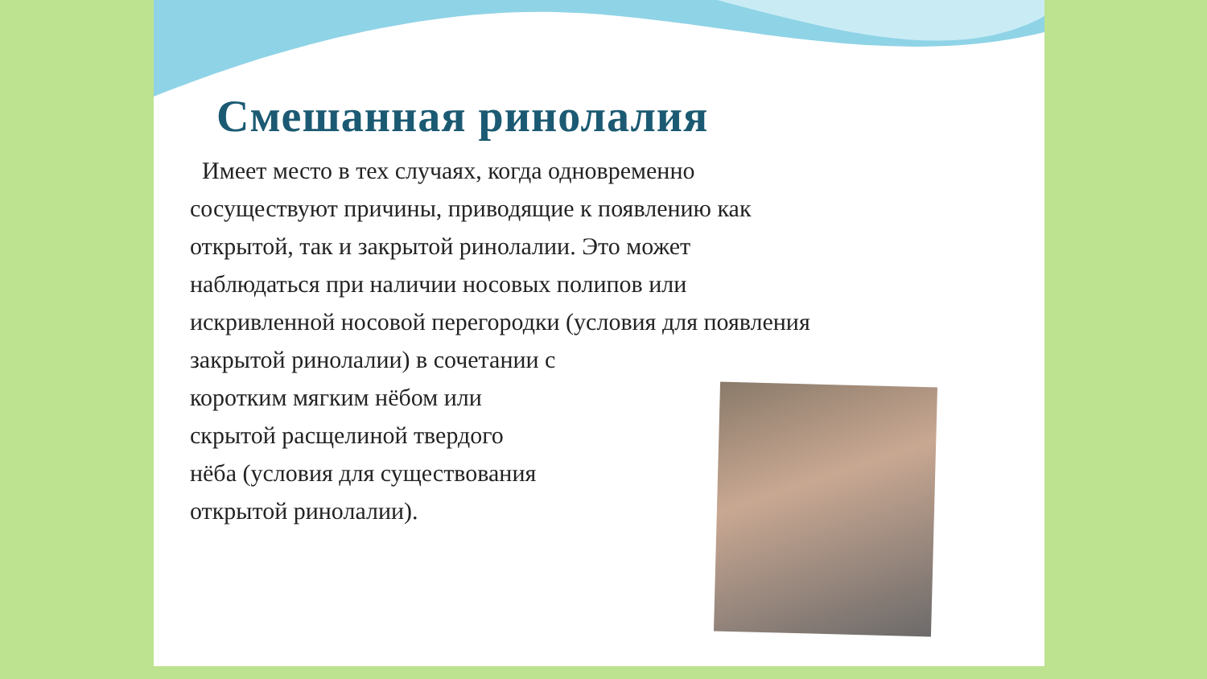Смешанная ринолалия
Имеет место в тех случаях, когда одновременно
сосуществуют причины, приводящие к появлению как
открытой, так и закрытой ринолалии. Это может
наблюдаться при наличии носовых полипов или
искривленной носовой перегородки (условия для появления
закрытой ринолалии) в сочетании с
коротким мягким нёбом или
скрытой расщелиной твердого
нёба (условия для существования
открытой ринолалии).